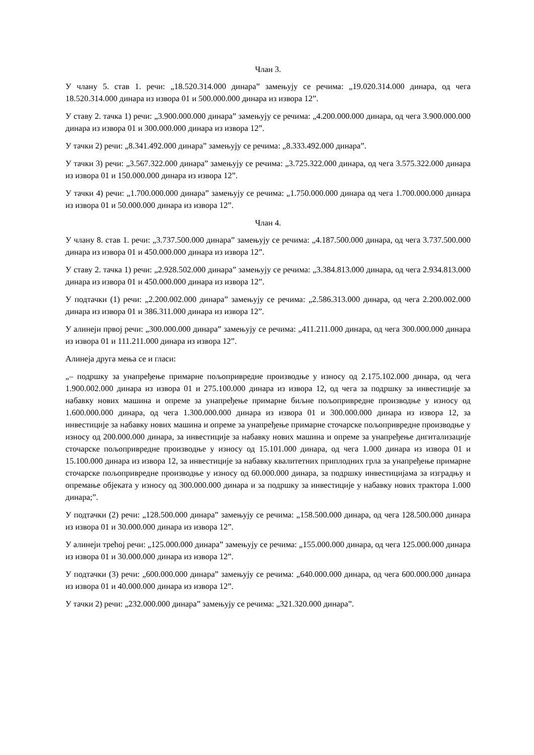Члан 3.
У члану 5. став 1. речи: „18.520.314.000 динара” замењују се речима: „19.020.314.000 динара, од чега 18.520.314.000 динара из извора 01 и 500.000.000 динара из извора 12”.
У ставу 2. тачка 1) речи: „3.900.000.000 динара” замењују се речима: „4.200.000.000 динара, од чега 3.900.000.000 динара из извора 01 и 300.000.000 динара из извора 12”.
У тачки 2) речи: „8.341.492.000 динара” замењују се речима: „8.333.492.000 динара”.
У тачки 3) речи: „3.567.322.000 динара” замењују се речима: „3.725.322.000 динара, од чега 3.575.322.000 динара из извора 01 и 150.000.000 динара из извора 12”.
У тачки 4) речи: „1.700.000.000 динара” замењују се речима: „1.750.000.000 динара од чега 1.700.000.000 динара из извора 01 и 50.000.000 динара из извора 12”.
Члан 4.
У члану 8. став 1. речи: „3.737.500.000 динара” замењују се речима: „4.187.500.000 динара, од чега 3.737.500.000 динара из извора 01 и 450.000.000 динара из извора 12”.
У ставу 2. тачка 1) речи: „2.928.502.000 динара” замењују се речима: „3.384.813.000 динара, од чега 2.934.813.000 динара из извора 01 и 450.000.000 динара из извора 12”.
У подтачки (1) речи: „2.200.002.000 динара” замењују се речима: „2.586.313.000 динара, од чега 2.200.002.000 динара из извора 01 и 386.311.000 динара из извора 12”.
У алинеји првој речи: „300.000.000 динара” замењују се речима: „411.211.000 динара, од чега 300.000.000 динара из извора 01 и 111.211.000 динара из извора 12”.
Алинеја друга мења се и гласи:
„– подршку за унапређење примарне пољопривредне производње у износу од 2.175.102.000 динара, од чега 1.900.002.000 динара из извора 01 и 275.100.000 динара из извора 12, од чега за подршку за инвестиције за набавку нових машина и опреме за унапређење примарне биљне пољопривредне производње у износу од 1.600.000.000 динара, од чега 1.300.000.000 динара из извора 01 и 300.000.000 динара из извора 12, за инвестиције за набавку нових машина и опреме за унапређење примарне сточарске пољопривредне производње у износу од 200.000.000 динара, за инвестиције за набавку нових машина и опреме за унапређење дигитализације сточарске пољопривредне производње у износу од 15.101.000 динара, од чега 1.000 динара из извора 01 и 15.100.000 динара из извора 12, за инвестиције за набавку квалитетних приплодних грла за унапређење примарне сточарске пољопривредне производње у износу од 60.000.000 динара, за подршку инвестицијама за изградњу и опремање објеката у износу од 300.000.000 динара и за подршку за инвестиције у набавку нових трактора 1.000 динара;”.
У подтачки (2) речи: „128.500.000 динара” замењују се речима: „158.500.000 динара, од чега 128.500.000 динара из извора 01 и 30.000.000 динара из извора 12”.
У алинеји трећој речи: „125.000.000 динара” замењују се речима: „155.000.000 динара, од чега 125.000.000 динара из извора 01 и 30.000.000 динара из извора 12”.
У подтачки (3) речи: „600.000.000 динара” замењују се речима: „640.000.000 динара, од чега 600.000.000 динара из извора 01 и 40.000.000 динара из извора 12”.
У тачки 2) речи: „232.000.000 динара” замењују се речима: „321.320.000 динара”.